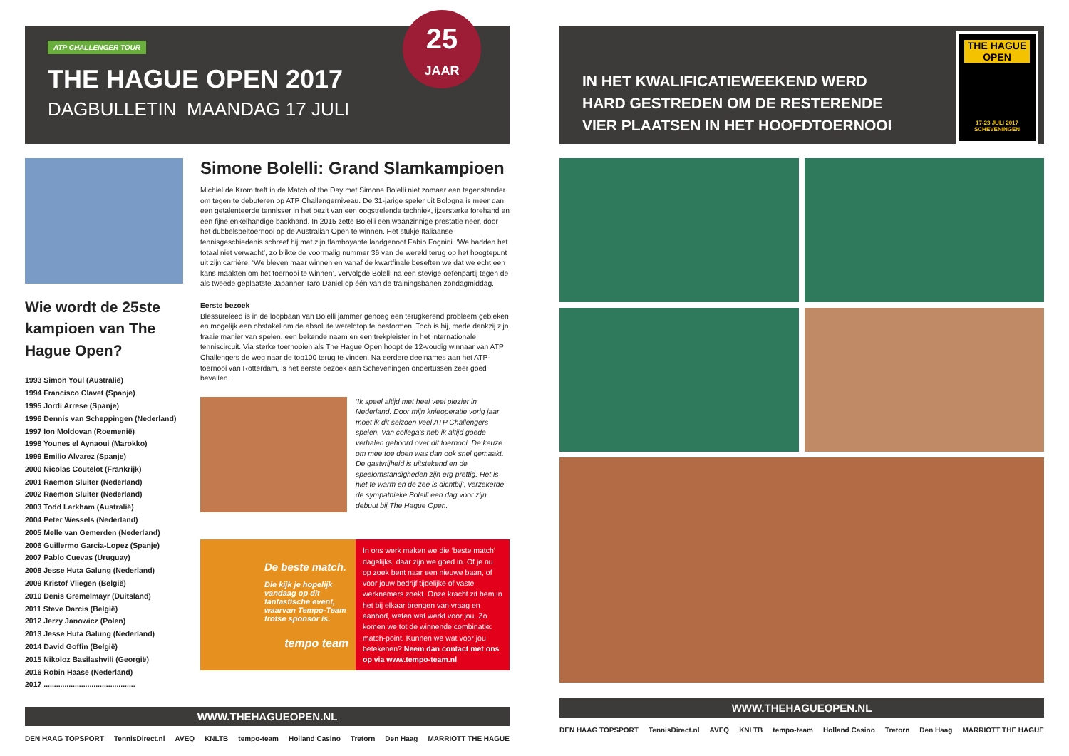ATP CHALLENGER TOUR
THE HAGUE OPEN 2017
DAGBULLETIN MAANDAG 17 JULI
25
JAAR
Wie wordt de 25ste kampioen van The Hague Open?
1993 Simon Youl (Australië)
1994 Francisco Clavet (Spanje)
1995 Jordi Arrese (Spanje)
1996 Dennis van Scheppingen (Nederland)
1997 Ion Moldovan (Roemenië)
1998 Younes el Aynaoui (Marokko)
1999 Emilio Alvarez (Spanje)
2000 Nicolas Coutelot (Frankrijk)
2001 Raemon Sluiter (Nederland)
2002 Raemon Sluiter (Nederland)
2003 Todd Larkham (Australië)
2004 Peter Wessels (Nederland)
2005 Melle van Gemerden (Nederland)
2006 Guillermo Garcia-Lopez (Spanje)
2007 Pablo Cuevas (Uruguay)
2008 Jesse Huta Galung (Nederland)
2009 Kristof Vliegen (België)
2010 Denis Gremelmayr (Duitsland)
2011 Steve Darcis (België)
2012 Jerzy Janowicz (Polen)
2013 Jesse Huta Galung (Nederland)
2014 David Goffin (België)
2015 Nikoloz Basilashvili (Georgië)
2016 Robin Haase (Nederland)
2017 ............................................
Simone Bolelli: Grand Slamkampioen
Michiel de Krom treft in de Match of the Day met Simone Bolelli niet zomaar een tegenstander om tegen te debuteren op ATP Challengerniveau. De 31-jarige speler uit Bologna is meer dan een getalenteerde tennisser in het bezit van een oogstrelende techniek, ijzersterke forehand en een fijne enkelhandige backhand. In 2015 zette Bolelli een waanzinnige prestatie neer, door het dubbelspeltoernooi op de Australian Open te winnen. Het stukje Italiaanse tennisgeschiedenis schreef hij met zijn flamboyante landgenoot Fabio Fognini. ‘We hadden het totaal niet verwacht’, zo blikte de voormalig nummer 36 van de wereld terug op het hoogtepunt uit zijn carrière. ‘We bleven maar winnen en vanaf de kwartfinale beseften we dat we echt een kans maakten om het toernooi te winnen’, vervolgde Bolelli na een stevige oefenpartij tegen de als tweede geplaatste Japanner Taro Daniel op één van de trainingsbanen zondagmiddag.
Eerste bezoek
Blessureleed is in de loopbaan van Bolelli jammer genoeg een terugkerend probleem gebleken en mogelijk een obstakel om de absolute wereldtop te bestormen. Toch is hij, mede dankzij zijn fraaie manier van spelen, een bekende naam en een trekpleister in het internationale tenniscircuit. Via sterke toernooien als The Hague Open hoopt de 12-voudig winnaar van ATP Challengers de weg naar de top100 terug te vinden. Na eerdere deelnames aan het ATP-toernooi van Rotterdam, is het eerste bezoek aan Scheveningen ondertussen zeer goed bevallen.
‘Ik speel altijd met heel veel plezier in Nederland. Door mijn knieoperatie vorig jaar moet ik dit seizoen veel ATP Challengers spelen. Van collega’s heb ik altijd goede verhalen gehoord over dit toernooi. De keuze om mee toe doen was dan ook snel gemaakt. De gastvrijheid is uitstekend en de speelomstandigheden zijn erg prettig. Het is niet te warm en de zee is dichtbij’, verzekerde de sympathieke Bolelli een dag voor zijn debuut bij The Hague Open.
De beste match.
Die kijk je hopelijk vandaag op dit fantastische event, waarvan Tempo-Team trotse sponsor is.
tempo team
In ons werk maken we die ‘beste match’ dagelijks, daar zijn we goed in. Of je nu op zoek bent naar een nieuwe baan, of voor jouw bedrijf tijdelijke of vaste werknemers zoekt. Onze kracht zit hem in het bij elkaar brengen van vraag en aanbod, weten wat werkt voor jou. Zo komen we tot de winnende combinatie: match-point. Kunnen we wat voor jou betekenen? Neem dan contact met ons op via www.tempo-team.nl
WWW.THEHAGUEOPEN.NL
DEN HAAG TOPSPORT TennisDirect.nl AVEQ KNLTB tempo-team Holland Casino Tretorn Den Haag MARRIOTT THE HAGUE
IN HET KWALIFICATIEWEEKEND WERD
HARD GESTREDEN OM DE RESTERENDE
VIER PLAATSEN IN HET HOOFDTOERNOOI
THE HAGUE OPEN
17-23 JULI 2017 SCHEVENINGEN
WWW.THEHAGUEOPEN.NL
DEN HAAG TOPSPORT TennisDirect.nl AVEQ KNLTB tempo-team Holland Casino Tretorn Den Haag MARRIOTT THE HAGUE